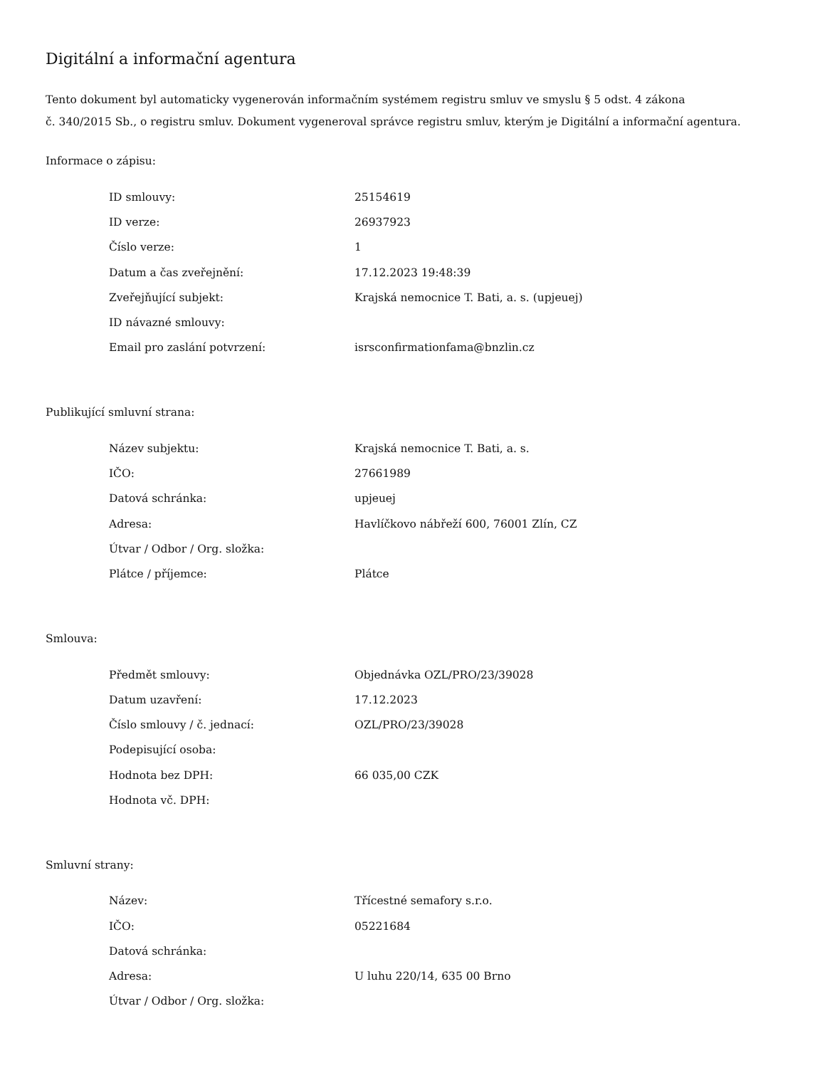Digitální a informační agentura
Tento dokument byl automaticky vygenerován informačním systémem registru smluv ve smyslu § 5 odst. 4 zákona
č. 340/2015 Sb., o registru smluv. Dokument vygeneroval správce registru smluv, kterým je Digitální a informační agentura.
Informace o zápisu:
| ID smlouvy: | 25154619 |
| ID verze: | 26937923 |
| Číslo verze: | 1 |
| Datum a čas zveřejnění: | 17.12.2023 19:48:39 |
| Zveřejňující subjekt: | Krajská nemocnice T. Bati, a. s. (upjeuej) |
| ID návazné smlouvy: | |
| Email pro zaslání potvrzení: | isrsconfirmationfama@bnzlin.cz |
Publikující smluvní strana:
| Název subjektu: | Krajská nemocnice T. Bati, a. s. |
| IČO: | 27661989 |
| Datová schránka: | upjeuej |
| Adresa: | Havlíčkovo nábřeží 600, 76001 Zlín, CZ |
| Útvar / Odbor / Org. složka: | |
| Plátce / příjemce: | Plátce |
Smlouva:
| Předmět smlouvy: | Objednávka OZL/PRO/23/39028 |
| Datum uzavření: | 17.12.2023 |
| Číslo smlouvy / č. jednací: | OZL/PRO/23/39028 |
| Podepisující osoba: | |
| Hodnota bez DPH: | 66 035,00 CZK |
| Hodnota vč. DPH: | |
Smluvní strany:
| Název: | Třícestné semafory s.r.o. |
| IČO: | 05221684 |
| Datová schránka: | |
| Adresa: | U luhu 220/14, 635 00 Brno |
| Útvar / Odbor / Org. složka: | |